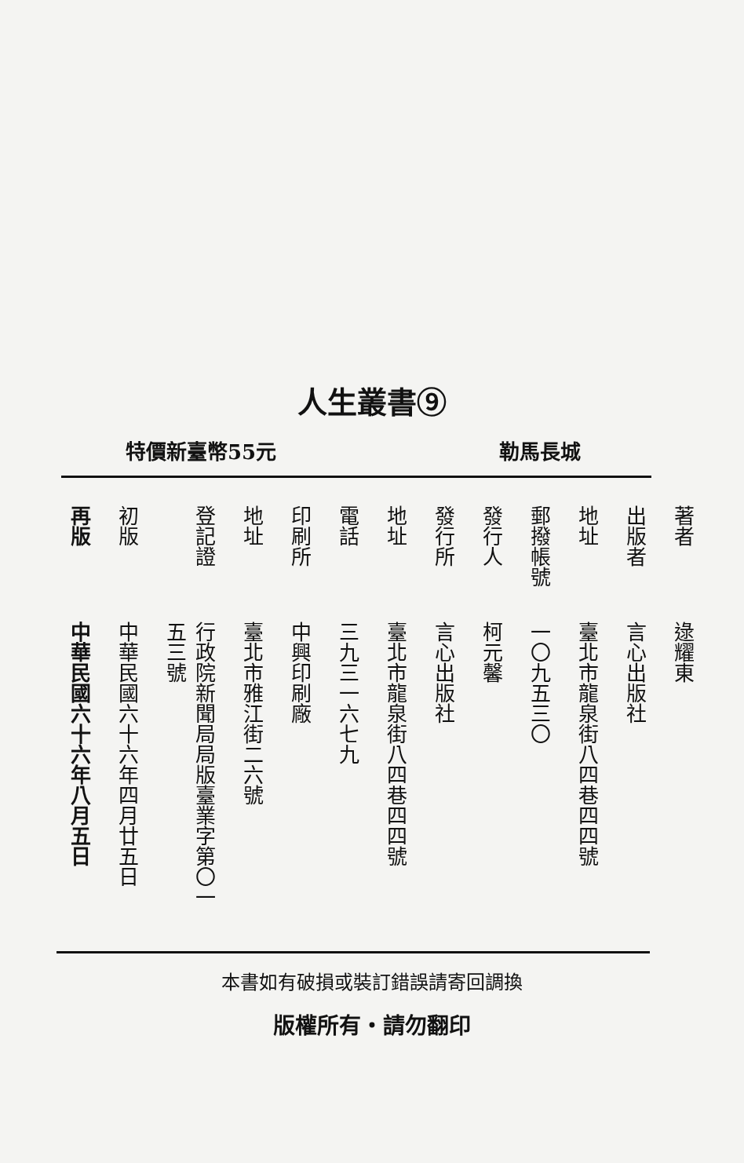人生叢書⑨
特價新臺幣55元 勒馬長城
| 著者 | 逯耀東 |
| 出版者 | 言心出版社 |
| 地址 | 臺北市龍泉街八四巷四四號 |
| 郵撥帳號 | 一〇九五三〇 |
| 發行人 | 柯元馨 |
| 發行所 | 言心出版社 |
| 地址 | 臺北市龍泉街八四巷四四號 |
| 電話 | 三九三一六七九 |
| 印刷所 | 中興印刷廠 |
| 地址 | 臺北市雅江街二六號 |
| 登記證 | 行政院新聞局局版臺業字第〇一五三號 |
| 初版 | 中華民國六十六年四月廿五日 |
| 再版 | 中華民國六十六年八月五日 |
本書如有破損或裝訂錯誤請寄回調換
版權所有・請勿翻印